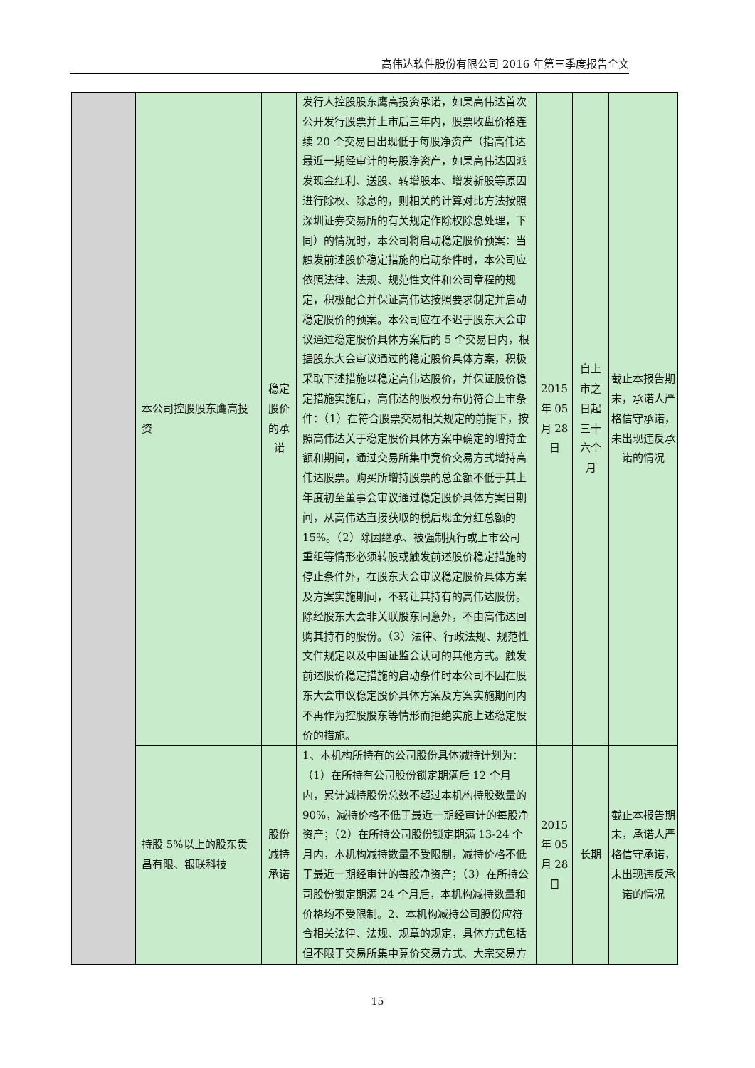高伟达软件股份有限公司 2016 年第三季度报告全文
| | 本公司控股股东鹰高投资 | 稳定股价的承诺 | 发行人控股股东鹰高投资承诺，如果高伟达首次公开发行股票并上市后三年内，股票收盘价格连续 20 个交易日出现低于每股净资产（指高伟达最近一期经审计的每股净资产，如果高伟达因派发现金红利、送股、转增股本、增发新股等原因进行除权、除息的，则相关的计算对比方法按照深圳证券交易所的有关规定作除权除息处理，下同）的情况时，本公司将启动稳定股价预案：当触发前述股价稳定措施的启动条件时，本公司应依照法律、法规、规范性文件和公司章程的规定，积极配合并保证高伟达按照要求制定并启动稳定股价的预案。本公司应在不迟于股东大会审议通过稳定股价具体方案后的 5 个交易日内，根据股东大会审议通过的稳定股价具体方案，积极采取下述措施以稳定高伟达股价，并保证股价稳定措施实施后，高伟达的股权分布仍符合上市条件：（1）在符合股票交易相关规定的前提下，按照高伟达关于稳定股价具体方案中确定的增持金额和期间，通过交易所集中竞价交易方式增持高伟达股票。购买所增持股票的总金额不低于其上年度初至董事会审议通过稳定股价具体方案日期间，从高伟达直接获取的税后现金分红总额的 15%。（2）除因继承、被强制执行或上市公司重组等情形必须转股或触发前述股价稳定措施的停止条件外，在股东大会审议稳定股价具体方案及方案实施期间，不转让其持有的高伟达股份。除经股东大会非关联股东同意外，不由高伟达回购其持有的股份。（3）法律、行政法规、规范性文件规定以及中国证监会认可的其他方式。触发前述股价稳定措施的启动条件时本公司不因在股东大会审议稳定股价具体方案及方案实施期间内不再作为控股股东等情形而拒绝实施上述稳定股价的措施。 | 2015 年 05 月 28 日 | 自上市之日起三十六个月 | 截止本报告期末，承诺人严格信守承诺，未出现违反承诺的情况 |
| | 持股 5%以上的股东贵昌有限、银联科技 | 股份减持承诺 | 1、本机构所持有的公司股份具体减持计划为：（1）在所持有公司股份锁定期满后 12 个月内，累计减持股份总数不超过本机构持股数量的 90%，减持价格不低于最近一期经审计的每股净资产；（2）在所持公司股份锁定期满 13-24 个月内，本机构减持数量不受限制，减持价格不低于最近一期经审计的每股净资产；（3）在所持公司股份锁定期满 24 个月后，本机构减持数量和价格均不受限制。2、本机构减持公司股份应符合相关法律、法规、规章的规定，具体方式包括但不限于交易所集中竞价交易方式、大宗交易方 | 2015 年 05 月 28 日 | 长期 | 截止本报告期末，承诺人严格信守承诺，未出现违反承诺的情况 |
15